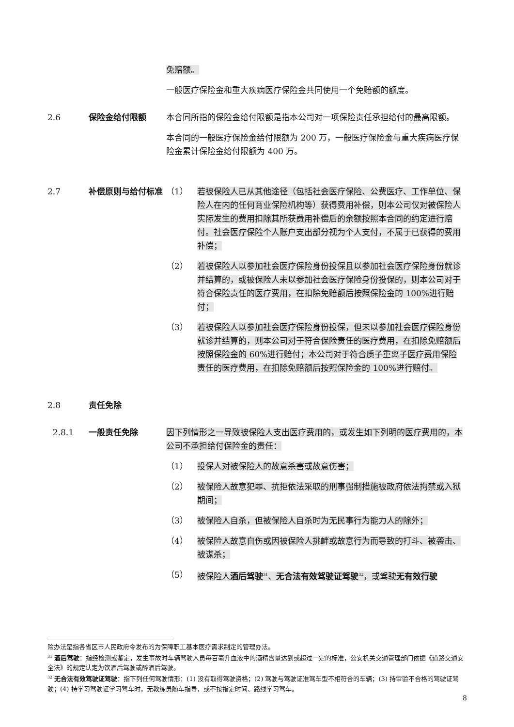免赔额。
一般医疗保险金和重大疾病医疗保险金共同使用一个免赔额的额度。
2.6 保险金给付限额 本合同所指的保险金给付限额是指本公司对一项保险责任承担给付的最高限额。
本合同的一般医疗保险金给付限额为 200 万，一般医疗保险金与重大疾病医疗保险金累计保险金给付限额为 400 万。
2.7 补偿原则与给付标准 （1） 若被保险人已从其他途径（包括社会医疗保险、公费医疗、工作单位、保险人在内的任何商业保险机构等）获得费用补偿，则本公司仅对被保险人实际发生的费用扣除其所获费用补偿后的余额按照本合同的约定进行赔付。社会医疗保险个人账户支出部分视为个人支付，不属于已获得的费用补偿；
（2） 若被保险人以参加社会医疗保险身份投保且以参加社会医疗保险身份就诊并结算的，或被保险人未以参加社会医疗保险身份投保的，则本公司对于符合保险责任的医疗费用，在扣除免赔额后按照保险金的 100%进行赔付；
（3） 若被保险人以参加社会医疗保险身份投保，但未以参加社会医疗保险身份就诊并结算的，则本公司对于符合保险责任的医疗费用，在扣除免赔额后按照保险金的 60%进行赔付；本公司对于符合质子重离子医疗费用保险责任的医疗费用，在扣除免赔额后按照保险金的 100%进行赔付。
2.8 责任免除
2.8.1 一般责任免除 因下列情形之一导致被保险人支出医疗费用的，或发生如下列明的医疗费用的，本公司不承担给付保险金的责任：
（1） 投保人对被保险人的故意杀害或故意伤害；
（2） 被保险人故意犯罪、抗拒依法采取的刑事强制措施被政府依法拘禁或入狱期间；
（3） 被保险人自杀，但被保险人自杀时为无民事行为能力人的除外；
（4） 被保险人故意自伤或因被保险人挑衅或故意行为而导致的打斗、被袭击、被谋杀；
（5） 被保险人酒后驾驶<sup>31</sup>、无合法有效驾驶证驾驶<sup>32</sup>，或驾驶无有效行驶
险办法是指各省区市人民政府令发布的为保障职工基本医疗需求制定的管理办法。
<sup>31</sup> 酒后驾驶：指经检测或鉴定，发生事故时车辆驾驶人员每百毫升血液中的酒精含量达到或超过一定的标准，公安机关交通管理部门依据《道路交通安全法》的规定认定为饮酒后驾驶或醉酒后驾驶。
<sup>32</sup> 无合法有效驾驶证驾驶：指下列任何驾驶情形：(1) 没有取得驾驶资格；(2) 驾驶与驾驶证准驾车型不相符合的车辆；(3) 持审验不合格的驾驶证驾驶；(4) 持学习驾驶证学习驾车时，无教练员随车指导，或不按指定时间、路线学习驾车。
8